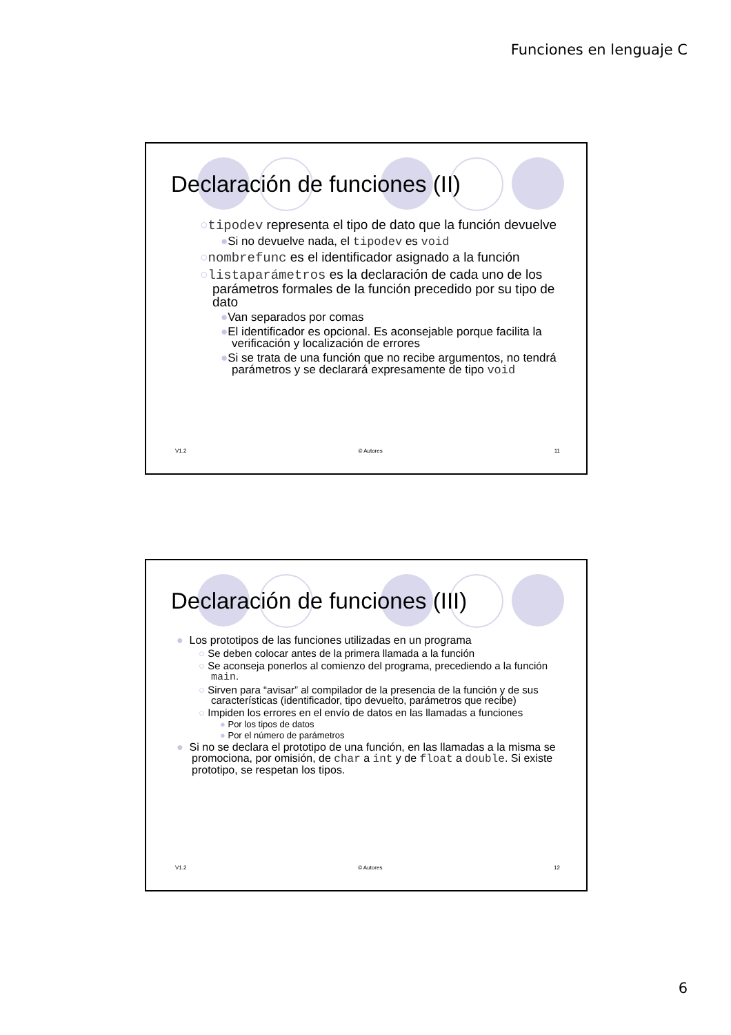Funciones en lenguaje C
Declaración de funciones (II)
○tipodev representa el tipo de dato que la función devuelve
●Si no devuelve nada, el tipodev es void
○nombrefunc es el identificador asignado a la función
○listaparámetros es la declaración de cada uno de los parámetros formales de la función precedido por su tipo de dato
●Van separados por comas
●El identificador es opcional. Es aconsejable porque facilita la verificación y localización de errores
●Si se trata de una función que no recibe argumentos, no tendrá parámetros y se declarará expresamente de tipo void
V1.2 © Autores 11
Declaración de funciones (III)
● Los prototipos de las funciones utilizadas en un programa
○ Se deben colocar antes de la primera llamada a la función
○ Se aconseja ponerlos al comienzo del programa, precediendo a la función main.
○ Sirven para “avisar” al compilador de la presencia de la función y de sus características (identificador, tipo devuelto, parámetros que recibe)
○ Impiden los errores en el envío de datos en las llamadas a funciones
● Por los tipos de datos
● Por el número de parámetros
● Si no se declara el prototipo de una función, en las llamadas a la misma se promociona, por omisión, de char a int y de float a double. Si existe prototipo, se respetan los tipos.
V1.2 © Autores 12
6